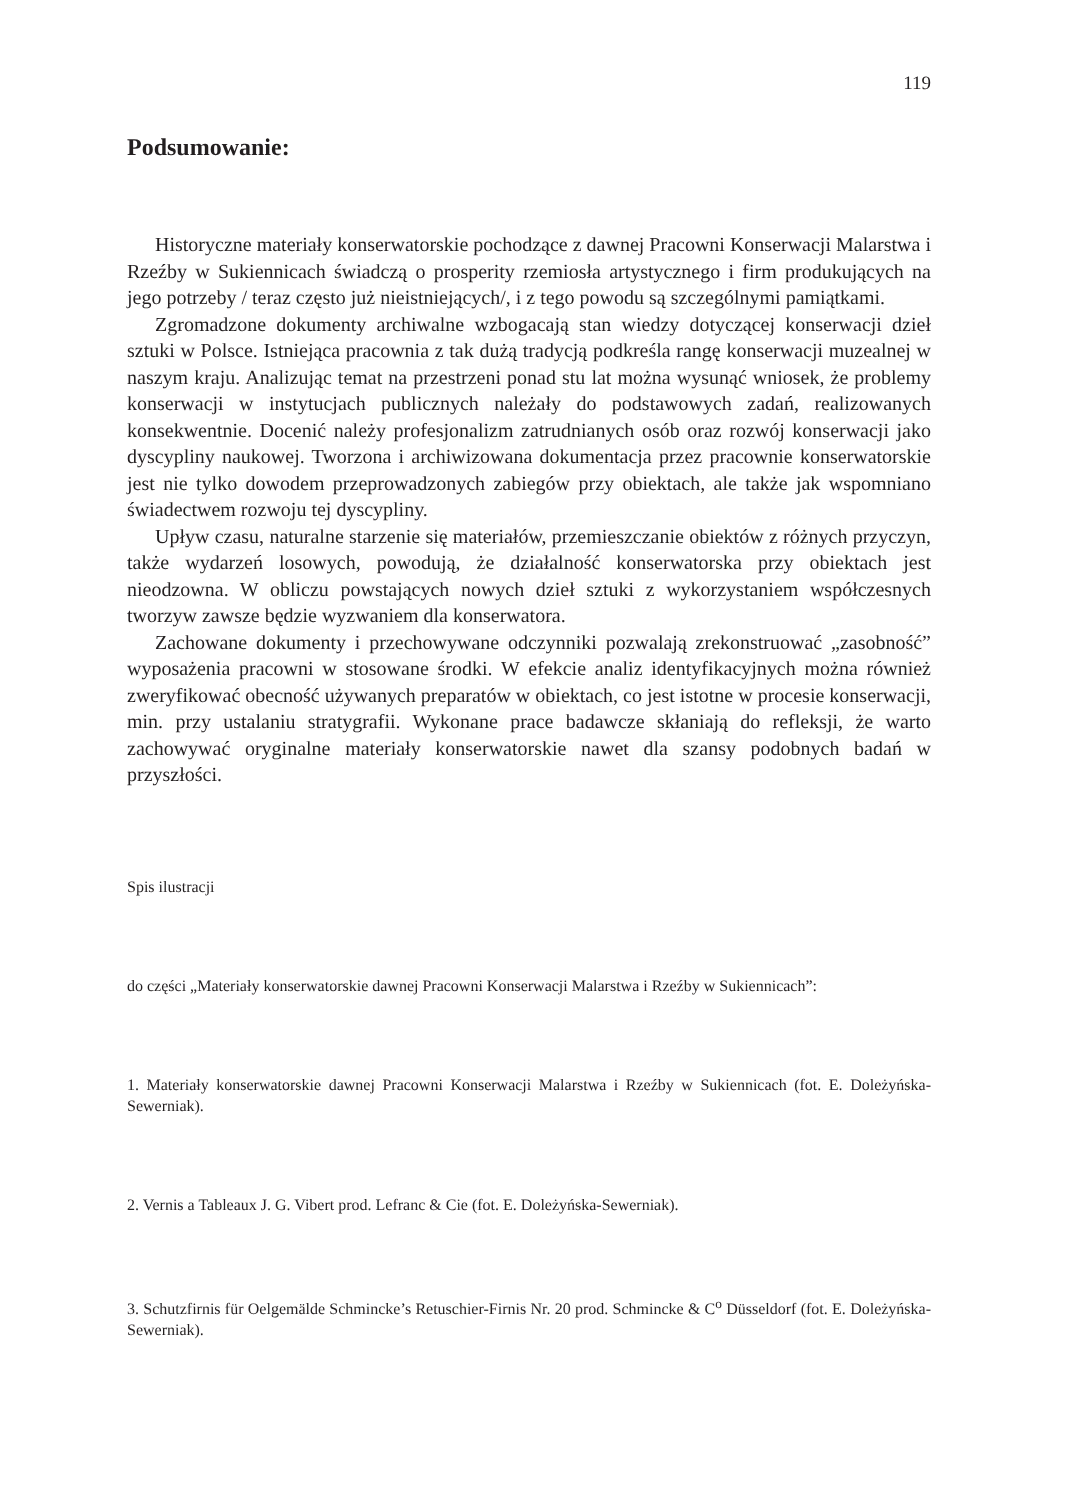119
Podsumowanie:
Historyczne materiały konserwatorskie pochodzące z dawnej Pracowni Konserwacji Malarstwa i Rzeźby w Sukiennicach świadczą o prosperity rzemiosła artystycznego i firm produkujących na jego potrzeby / teraz często już nieistniejących/, i z tego powodu są szczególnymi pamiątkami.
Zgromadzone dokumenty archiwalne wzbogacają stan wiedzy dotyczącej konserwacji dzieł sztuki w Polsce. Istniejąca pracownia z tak dużą tradycją podkreśla rangę konserwacji muzealnej w naszym kraju. Analizując temat na przestrzeni ponad stu lat można wysunąć wniosek, że problemy konserwacji w instytucjach publicznych należały do podstawowych zadań, realizowanych konsekwentnie. Docenić należy profesjonalizm zatrudnianych osób oraz rozwój konserwacji jako dyscypliny naukowej. Tworzona i archiwizowana dokumentacja przez pracownie konserwatorskie jest nie tylko dowodem przeprowadzonych zabiegów przy obiektach, ale także jak wspomniano świadectwem rozwoju tej dyscypliny.
Upływ czasu, naturalne starzenie się materiałów, przemieszczanie obiektów z różnych przyczyn, także wydarzeń losowych, powodują, że działalność konserwatorska przy obiektach jest nieodzowna. W obliczu powstających nowych dzieł sztuki z wykorzystaniem współczesnych tworzyw zawsze będzie wyzwaniem dla konserwatora.
Zachowane dokumenty i przechowywane odczynniki pozwalają zrekonstruować „zasobność” wyposażenia pracowni w stosowane środki. W efekcie analiz identyfikacyjnych można również zweryfikować obecność używanych preparatów w obiektach, co jest istotne w procesie konserwacji, min. przy ustalaniu stratygrafii. Wykonane prace badawcze skłaniają do refleksji, że warto zachowywać oryginalne materiały konserwatorskie nawet dla szansy podobnych badań w przyszłości.
Spis ilustracji
do części „Materiały konserwatorskie dawnej Pracowni Konserwacji Malarstwa i Rzeźby w Sukiennicach”:
1. Materiały konserwatorskie dawnej Pracowni Konserwacji Malarstwa i Rzeźby w Sukiennicach (fot. E. Doleżyńska-Sewerniak).
2. Vernis a Tableaux J. G. Vibert prod. Lefranc & Cie (fot. E. Doleżyńska-Sewerniak).
3. Schutzfirnis für Oelgemälde Schmincke’s Retuschier-Firnis Nr. 20 prod. Schmincke & C<sup>o</sup> Düsseldorf (fot. E. Doleżyńska-Sewerniak).